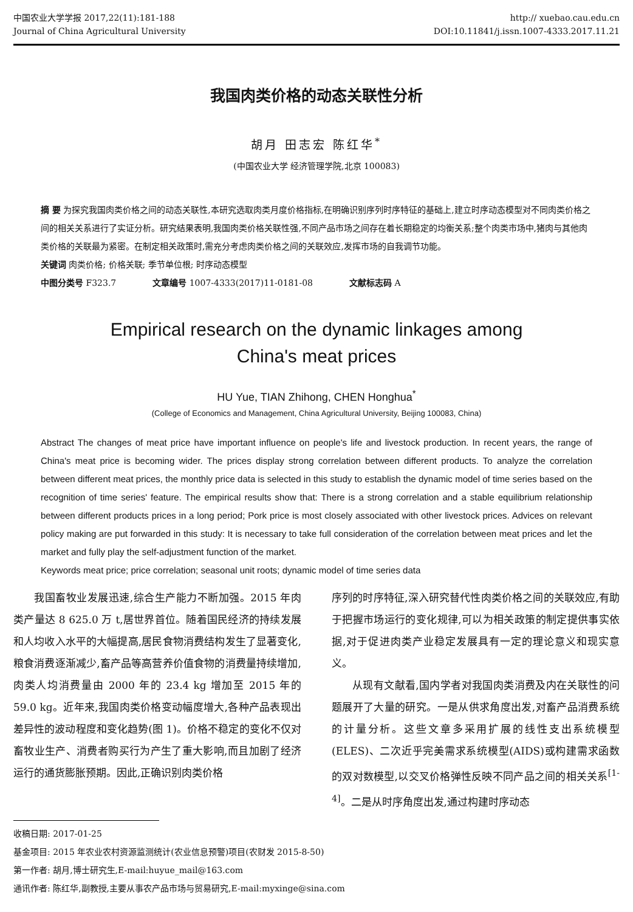中国农业大学学报 2017,22(11):181-188
Journal of China Agricultural University
http:// xuebao.cau.edu.cn
DOI:10.11841/j.issn.1007-4333.2017.11.21
我国肉类价格的动态关联性分析
胡月 田志宏 陈红华<sup>*</sup>
(中国农业大学 经济管理学院,北京 100083)
摘 要 为探究我国肉类价格之间的动态关联性,本研究选取肉类月度价格指标,在明确识别序列时序特征的基础上,建立时序动态模型对不同肉类价格之间的相关关系进行了实证分析。研究结果表明,我国肉类价格关联性强,不同产品市场之间存在着长期稳定的均衡关系;整个肉类市场中,猪肉与其他肉类价格的关联最为紧密。在制定相关政策时,需充分考虑肉类价格之间的关联效应,发挥市场的自我调节功能。
关键词 肉类价格; 价格关联; 季节单位根; 时序动态模型
中图分类号 F323.7 文章编号 1007-4333(2017)11-0181-08 文献标志码 A
Empirical research on the dynamic linkages among
China's meat prices
HU Yue, TIAN Zhihong, CHEN Honghua<sup>*</sup>
(College of Economics and Management, China Agricultural University, Beijing 100083, China)
Abstract The changes of meat price have important influence on people's life and livestock production. In recent years, the range of China's meat price is becoming wider. The prices display strong correlation between different products. To analyze the correlation between different meat prices, the monthly price data is selected in this study to establish the dynamic model of time series based on the recognition of time series' feature. The empirical results show that: There is a strong correlation and a stable equilibrium relationship between different products prices in a long period; Pork price is most closely associated with other livestock prices. Advices on relevant policy making are put forwarded in this study: It is necessary to take full consideration of the correlation between meat prices and let the market and fully play the self-adjustment function of the market.
Keywords meat price; price correlation; seasonal unit roots; dynamic model of time series data
我国畜牧业发展迅速,综合生产能力不断加强。2015 年肉类产量达 8 625.0 万 t,居世界首位。随着国民经济的持续发展和人均收入水平的大幅提高,居民食物消费结构发生了显著变化,粮食消费逐渐减少,畜产品等高营养价值食物的消费量持续增加,肉类人均消费量由 2000 年的 23.4 kg 增加至 2015 年的 59.0 kg。近年来,我国肉类价格变动幅度增大,各种产品表现出差异性的波动程度和变化趋势(图 1)。价格不稳定的变化不仅对畜牧业生产、消费者购买行为产生了重大影响,而且加剧了经济运行的通货膨胀预期。因此,正确识别肉类价格
序列的时序特征,深入研究替代性肉类价格之间的关联效应,有助于把握市场运行的变化规律,可以为相关政策的制定提供事实依据,对于促进肉类产业稳定发展具有一定的理论意义和现实意义。
从现有文献看,国内学者对我国肉类消费及内在关联性的问题展开了大量的研究。一是从供求角度出发,对畜产品消费系统的计量分析。这些文章多采用扩展的线性支出系统模型(ELES)、二次近乎完美需求系统模型(AIDS)或构建需求函数的双对数模型,以交叉价格弹性反映不同产品之间的相关关系<sup>[1-4]</sup>。二是从时序角度出发,通过构建时序动态
收稿日期: 2017-01-25
基金项目: 2015 年农业农村资源监测统计(农业信息预警)项目(农财发 2015-8-50)
第一作者: 胡月,博士研究生,E-mail:huyue_mail@163.com
通讯作者: 陈红华,副教授,主要从事农产品市场与贸易研究,E-mail:myxinge@sina.com